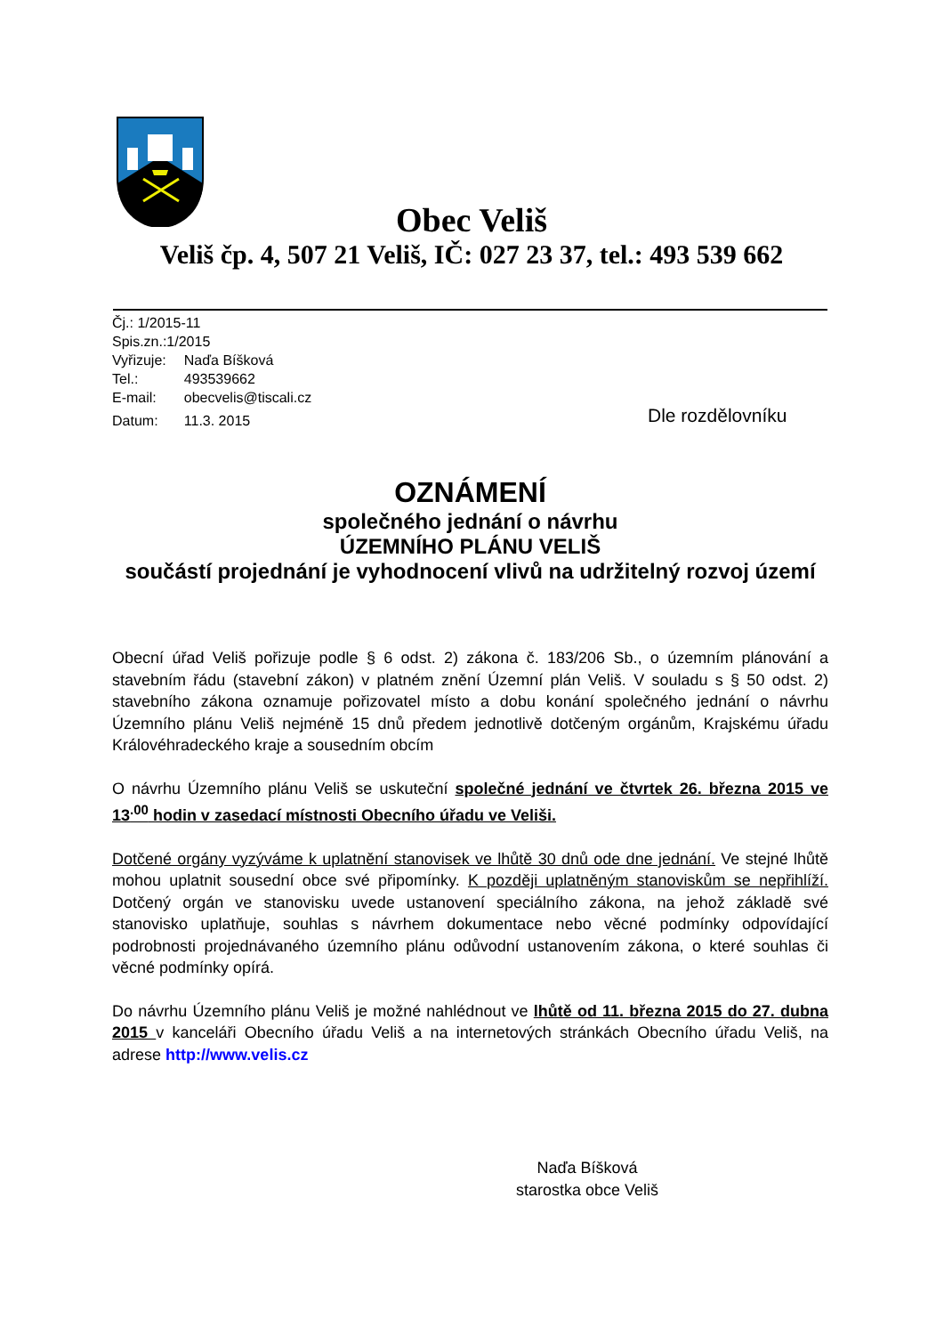Obec Veliš
Veliš čp. 4, 507 21 Veliš, IČ: 027 23 37, tel.: 493 539 662
Čj.: 1/2015-11
Spis.zn.:1/2015
| Vyřizuje: | Naďa Bíšková |
| Tel.: | 493539662 |
| E-mail: | obecvelis@tiscali.cz |
| Datum: | 11.3. 2015 |
Dle rozdělovníku
OZNÁMENÍ
společného jednání o návrhu
ÚZEMNÍHO PLÁNU VELIŠ
součástí projednání je vyhodnocení vlivů na udržitelný rozvoj území
Obecní úřad Veliš pořizuje podle § 6 odst. 2) zákona č. 183/206 Sb., o územním plánování a stavebním řádu (stavební zákon) v platném znění Územní plán Veliš. V souladu s § 50 odst. 2) stavebního zákona oznamuje pořizovatel místo a dobu konání společného jednání o návrhu Územního plánu Veliš nejméně 15 dnů předem jednotlivě dotčeným orgánům, Krajskému úřadu Královéhradeckého kraje a sousedním obcím
O návrhu Územního plánu Veliš se uskuteční společné jednání ve čtvrtek 26. března 2015 ve 13<sup>.00</sup> hodin v zasedací místnosti Obecního úřadu ve Veliši.
Dotčené orgány vyzýváme k uplatnění stanovisek ve lhůtě 30 dnů ode dne jednání. Ve stejné lhůtě mohou uplatnit sousední obce své připomínky. K později uplatněným stanoviskům se nepřihlíží. Dotčený orgán ve stanovisku uvede ustanovení speciálního zákona, na jehož základě své stanovisko uplatňuje, souhlas s návrhem dokumentace nebo věcné podmínky odpovídající podrobnosti projednávaného územního plánu odůvodní ustanovením zákona, o které souhlas či věcné podmínky opírá.
Do návrhu Územního plánu Veliš je možné nahlédnout ve lhůtě od 11. března 2015 do 27. dubna 2015 v kanceláři Obecního úřadu Veliš a na internetových stránkách Obecního úřadu Veliš, na adrese http://www.velis.cz
Naďa Bíšková
starostka obce Veliš